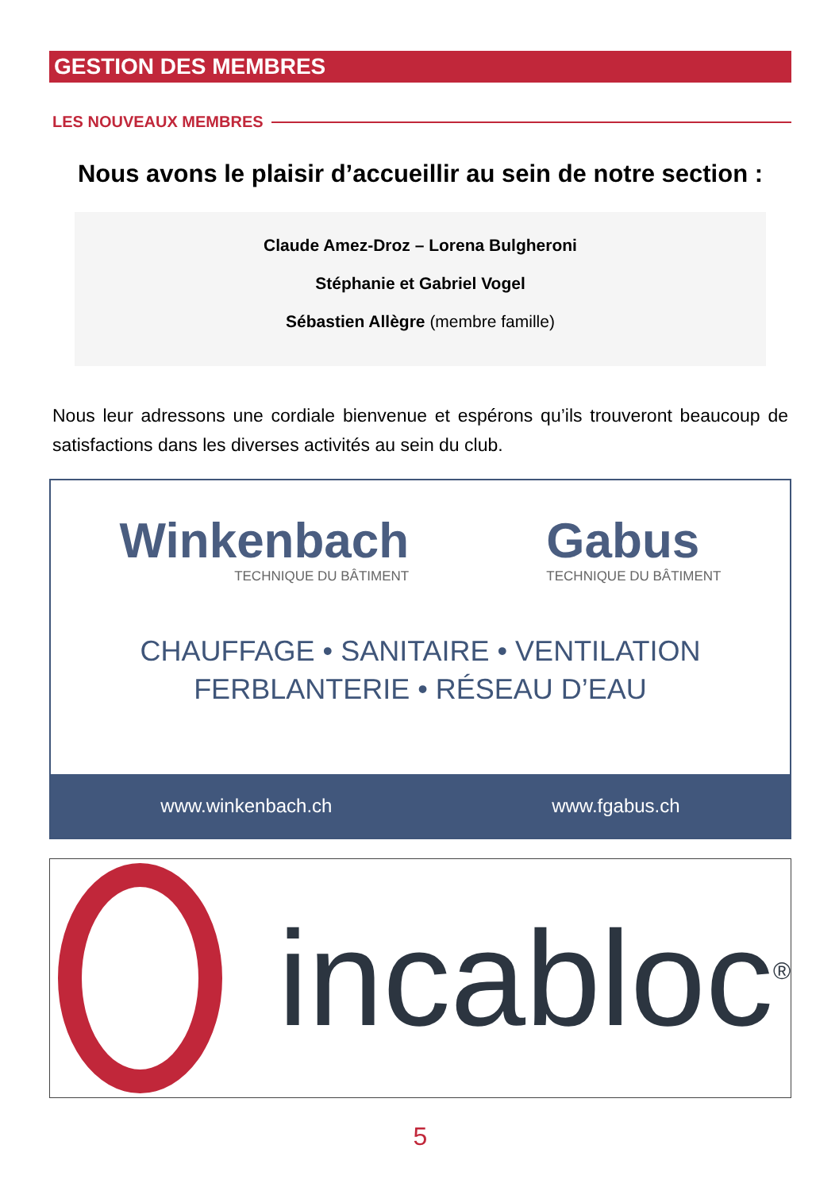GESTION DES MEMBRES
LES NOUVEAUX MEMBRES
Nous avons le plaisir d’accueillir au sein de notre section :
Claude Amez-Droz – Lorena Bulgheroni
Stéphanie et Gabriel Vogel
Sébastien Allègre (membre famille)
Nous leur adressons une cordiale bienvenue et espérons qu’ils trouveront beaucoup de satisfactions dans les diverses activités au sein du club.
Winkenbach
TECHNIQUE DU BÂTIMENT
Gabus
TECHNIQUE DU BÂTIMENT
CHAUFFAGE • SANITAIRE • VENTILATION
FERBLANTERIE • RÉSEAU D’EAU
www.winkenbach.ch www.fgabus.ch
incabloc<sup>®</sup>
5